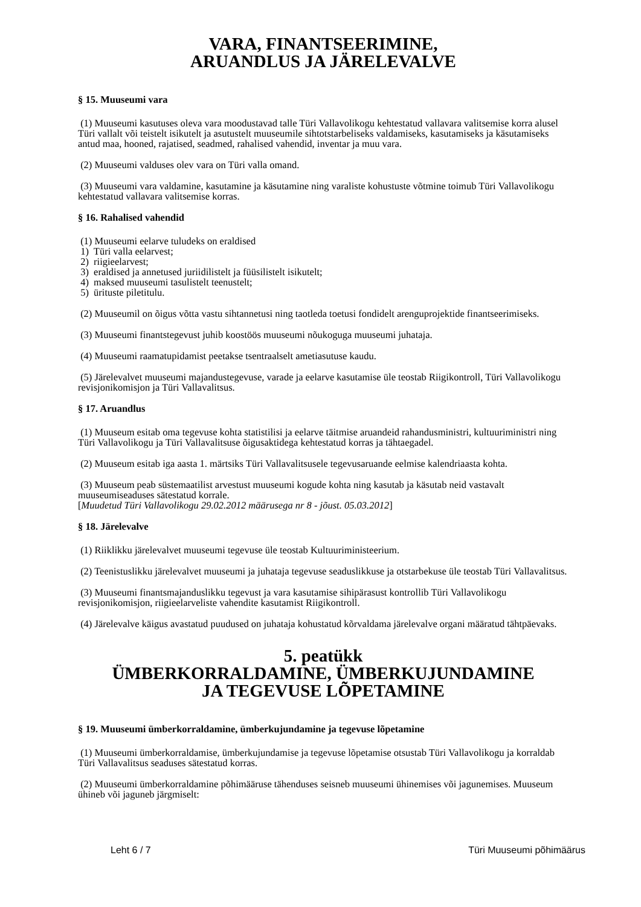VARA, FINANTSEERIMINE,
ARUANDLUS JA JÄRELEVALVE
§ 15. Muuseumi vara
(1) Muuseumi kasutuses oleva vara moodustavad talle Türi Vallavolikogu kehtestatud vallavara valitsemise korra alusel Türi vallalt või teistelt isikutelt ja asutustelt muuseumile sihtotstarbeliseks valdamiseks, kasutamiseks ja käsutamiseks antud maa, hooned, rajatised, seadmed, rahalised vahendid, inventar ja muu vara.
(2) Muuseumi valduses olev vara on Türi valla omand.
(3) Muuseumi vara valdamine, kasutamine ja käsutamine ning varaliste kohustuste võtmine toimub Türi Vallavolikogu kehtestatud vallavara valitsemise korras.
§ 16. Rahalised vahendid
(1) Muuseumi eelarve tuludeks on eraldised
1) Türi valla eelarvest;
2) riigieelarvest;
3) eraldised ja annetused juriidilistelt ja füüsilistelt isikutelt;
4) maksed muuseumi tasulistelt teenustelt;
5) ürituste piletitulu.
(2) Muuseumil on õigus võtta vastu sihtannetusi ning taotleda toetusi fondidelt arenguprojektide finantseerimiseks.
(3) Muuseumi finantstegevust juhib koostöös muuseumi nõukoguga muuseumi juhataja.
(4) Muuseumi raamatupidamist peetakse tsentraalselt ametiasutuse kaudu.
(5) Järelevalvet muuseumi majandustegevuse, varade ja eelarve kasutamise üle teostab Riigikontroll, Türi Vallavolikogu revisjonikomisjon ja Türi Vallavalitsus.
§ 17. Aruandlus
(1) Muuseum esitab oma tegevuse kohta statistilisi ja eelarve täitmise aruandeid rahandusministri, kultuuriministri ning Türi Vallavolikogu ja Türi Vallavalitsuse õigusaktidega kehtestatud korras ja tähtaegadel.
(2) Muuseum esitab iga aasta 1. märtsiks Türi Vallavalitsusele tegevusaruande eelmise kalendriaasta kohta.
(3) Muuseum peab süstemaatilist arvestust muuseumi kogude kohta ning kasutab ja käsutab neid vastavalt muuseumiseaduses sätestatud korrale.
[Muudetud Türi Vallavolikogu 29.02.2012 määrusega nr 8 - jõust. 05.03.2012]
§ 18. Järelevalve
(1) Riiklikku järelevalvet muuseumi tegevuse üle teostab Kultuuriministeerium.
(2) Teenistuslikku järelevalvet muuseumi ja juhataja tegevuse seaduslikkuse ja otstarbekuse üle teostab Türi Vallavalitsus.
(3) Muuseumi finantsmajanduslikku tegevust ja vara kasutamise sihipärasust kontrollib Türi Vallavolikogu revisjonikomisjon, riigieelarveliste vahendite kasutamist Riigikontroll.
(4) Järelevalve käigus avastatud puudused on juhataja kohustatud kõrvaldama järelevalve organi määratud tähtpäevaks.
5. peatükk
ÜMBERKORRALDAMINE, ÜMBERKUJUNDAMINE
JA TEGEVUSE LÕPETAMINE
§ 19. Muuseumi ümberkorraldamine, ümberkujundamine ja tegevuse lõpetamine
(1) Muuseumi ümberkorraldamise, ümberkujundamise ja tegevuse lõpetamise otsustab Türi Vallavolikogu ja korraldab Türi Vallavalitsus seaduses sätestatud korras.
(2) Muuseumi ümberkorraldamine põhimääruse tähenduses seisneb muuseumi ühinemises või jagunemises. Muuseum ühineb või jaguneb järgmiselt:
Leht 6 / 7 Türi Muuseumi põhimäärus